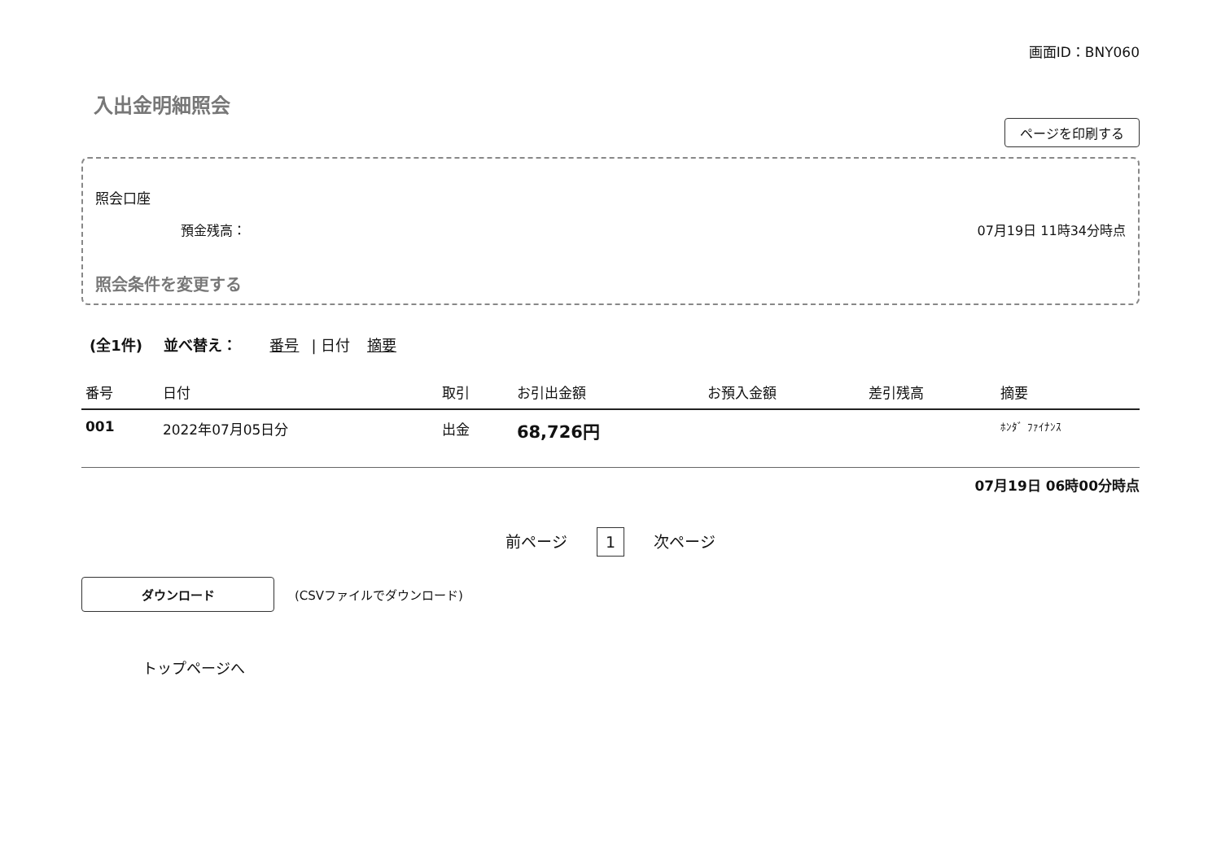画面ID：BNY060
入出金明細照会
ページを印刷する
照会口座
預金残高： 07月19日 11時34分時点
照会条件を変更する
(全1件) 並べ替え： 番号 | 日付 摘要
| 番号 | 日付 | 取引 | お引出金額 | お預入金額 | 差引残高 | 摘要 |
| --- | --- | --- | --- | --- | --- | --- |
| 001 | 2022年07月05日分 | 出金 | 68,726円 | | | ﾎﾝﾀﾞ ﾌｧｲﾅﾝｽ |
07月19日 06時00分時点
前ページ 1 次ページ
ダウンロード (CSVファイルでダウンロード)
トップページへ